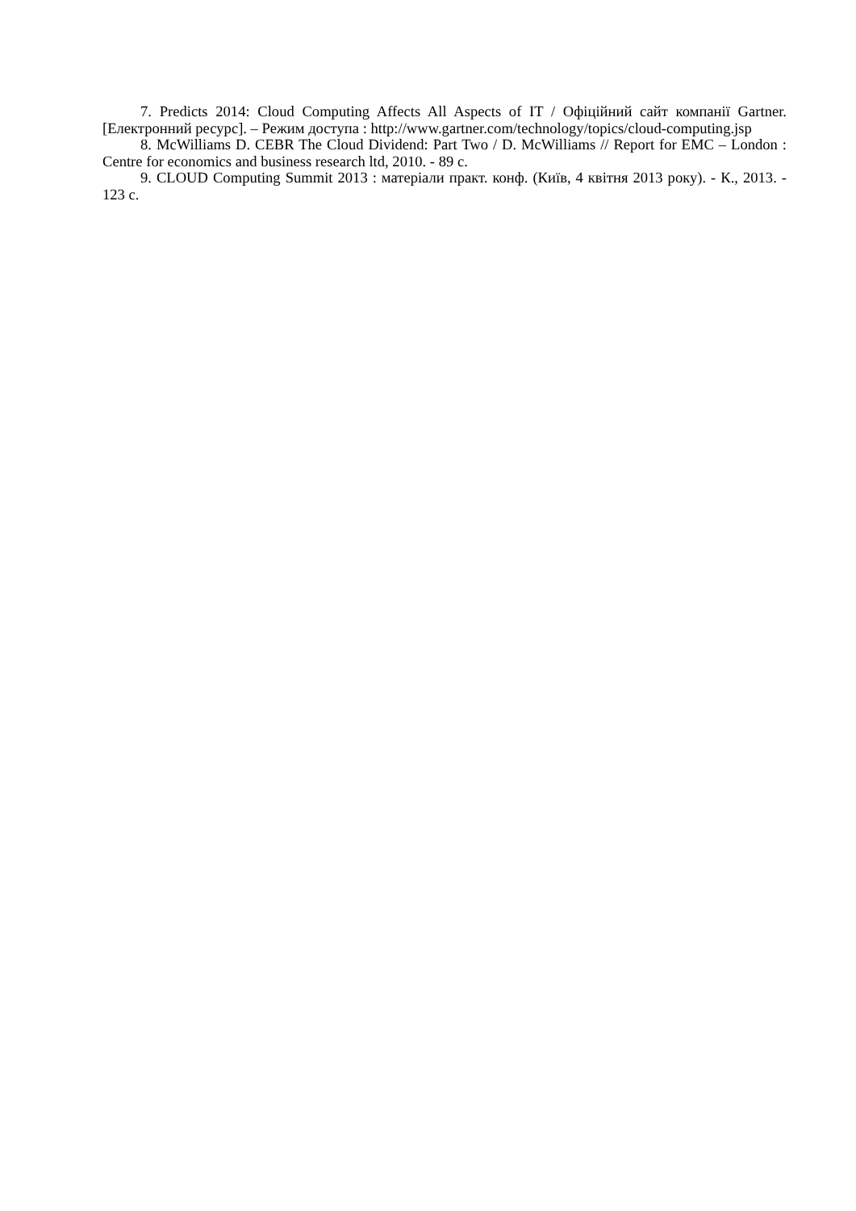7. Predicts 2014: Cloud Computing Affects All Aspects of IT / Офіційний сайт компанії Gartner. [Електронний ресурс]. – Режим доступа : http://www.gartner.com/technology/topics/cloud-computing.jsp
8. McWilliams D. CEBR The Cloud Dividend: Part Two / D. McWilliams // Report for EMC – London : Centre for economics and business research ltd, 2010. - 89 с.
9. CLOUD Computing Summit 2013 : матеріали практ. конф. (Київ, 4 квітня 2013 року). - К., 2013. - 123 с.